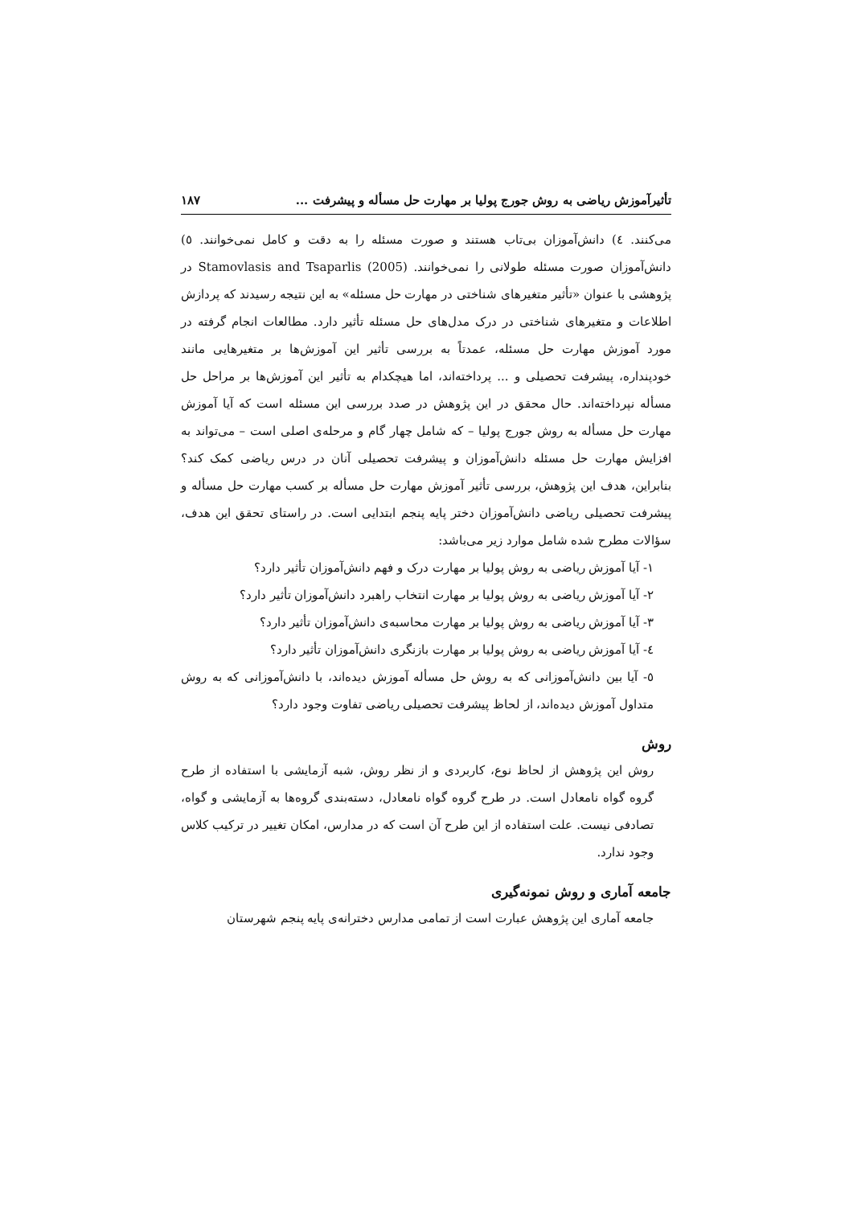تأثیرآموزش ریاضی به روش جورج پولیا بر مهارت حل مسأله و پیشرفت ... ۱۸۷
می‌کنند. ٤) دانش‌آموزان بی‌تاب هستند و صورت مسئله را به دقت و کامل نمی‌خوانند. ٥) دانش‌آموزان صورت مسئله طولانی را نمی‌خوانند. Stamovlasis and Tsaparlis (2005) در پژوهشی با عنوان «تأثیر متغیرهای شناختی در مهارت حل مسئله» به این نتیجه رسیدند که پردازش اطلاعات و متغیرهای شناختی در درک مدل‌های حل مسئله تأثیر دارد. مطالعات انجام گرفته در مورد آموزش مهارت حل مسئله، عمدتاً به بررسی تأثیر این آموزش‌ها بر متغیرهایی مانند خودپنداره، پیشرفت تحصیلی و ... پرداخته‌اند، اما هیچکدام به تأثیر این آموزش‌ها بر مراحل حل مسأله نپرداخته‌اند. حال محقق در این پژوهش در صدد بررسی این مسئله است که آیا آموزش مهارت حل مسأله به روش جورج پولیا – که شامل چهار گام و مرحله‌ی اصلی است – می‌تواند به افزایش مهارت حل مسئله دانش‌آموزان و پیشرفت تحصیلی آنان در درس ریاضی کمک کند؟ بنابراین، هدف این پژوهش، بررسی تأثیر آموزش مهارت حل مسأله بر کسب مهارت حل مسأله و پیشرفت تحصیلی ریاضی دانش‌آموزان دختر پایه پنجم ابتدایی است. در راستای تحقق این هدف، سؤالات مطرح شده شامل موارد زیر می‌باشد:
۱- آیا آموزش ریاضی به روش پولیا بر مهارت درک و فهم دانش‌آموزان تأثیر دارد؟
۲- آیا آموزش ریاضی به روش پولیا بر مهارت انتخاب راهبرد دانش‌آموزان تأثیر دارد؟
۳- آیا آموزش ریاضی به روش پولیا بر مهارت محاسبه‌ی دانش‌آموزان تأثیر دارد؟
٤- آیا آموزش ریاضی به روش پولیا بر مهارت بازنگری دانش‌آموزان تأثیر دارد؟
٥- آیا بین دانش‌آموزانی که به روش حل مسأله آموزش دیده‌اند، با دانش‌آموزانی که به روش متداول آموزش دیده‌اند، از لحاظ پیشرفت تحصیلی ریاضی تفاوت وجود دارد؟
روش
روش این پژوهش از لحاظ نوع، کاربردی و از نظر روش، شبه آزمایشی با استفاده از طرح گروه گواه نامعادل است. در طرح گروه گواه نامعادل، دسته‌بندی گروه‌ها به آزمایشی و گواه، تصادفی نیست. علت استفاده از این طرح آن است که در مدارس، امکان تغییر در ترکیب کلاس وجود ندارد.
جامعه آماری و روش نمونه‌گیری
جامعه آماری این پژوهش عبارت است از تمامی مدارس دخترانه‌ی پایه پنجم شهرستان